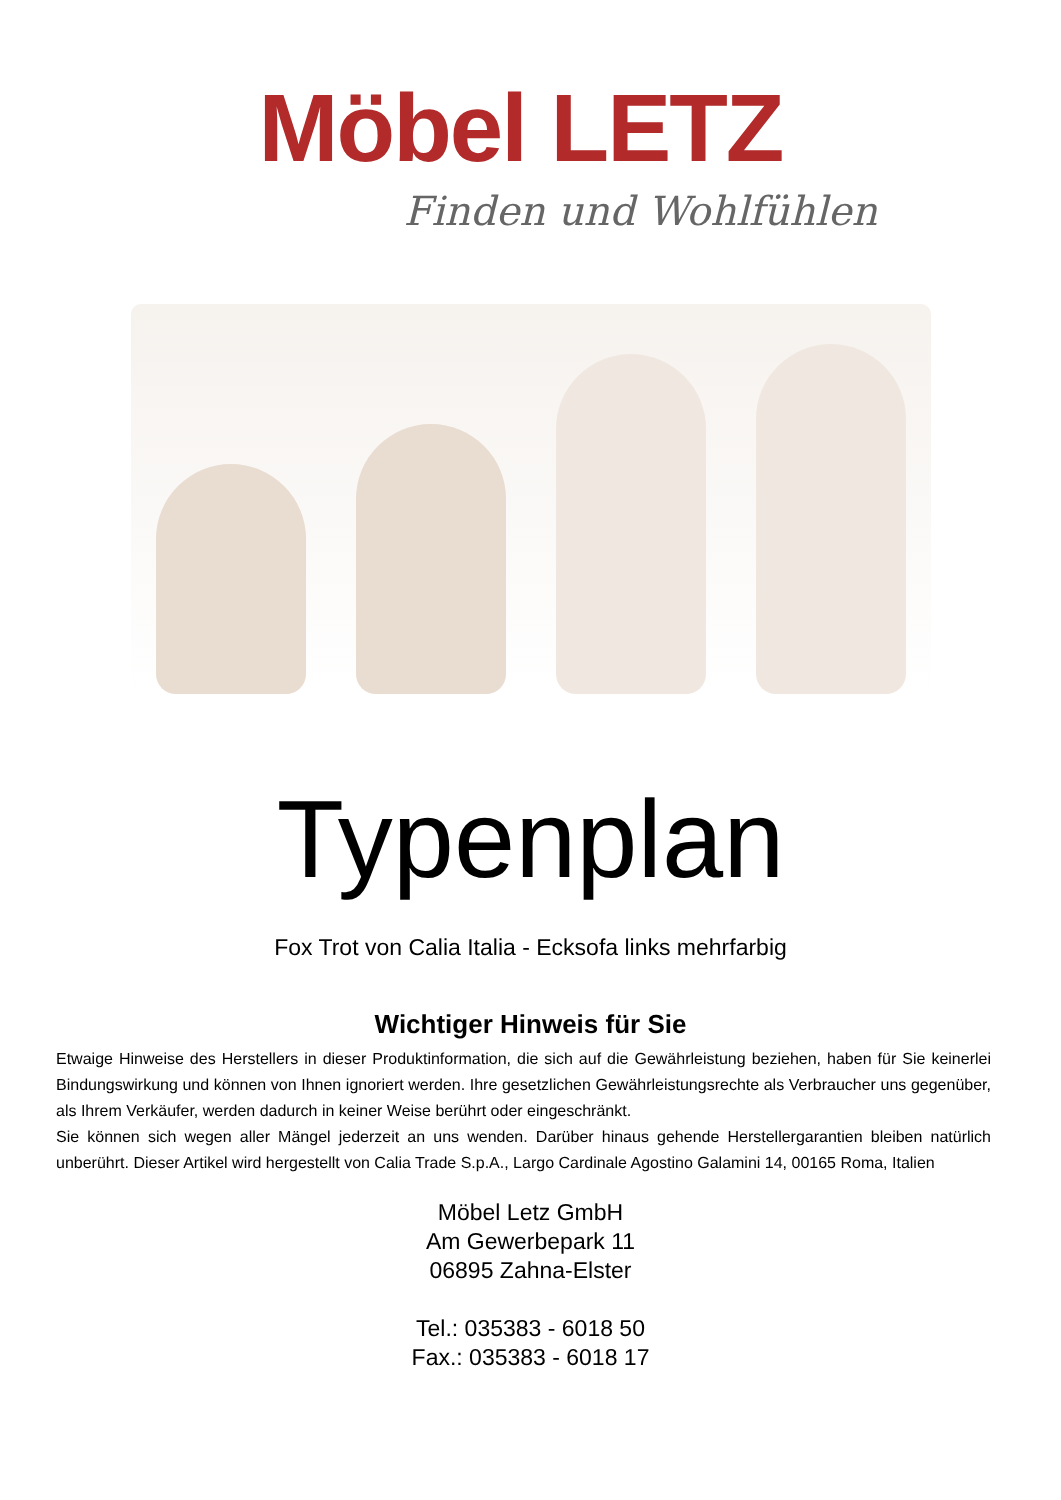Möbel LETZ
Finden und Wohlfühlen
Typenplan
Fox Trot von Calia Italia - Ecksofa links mehrfarbig
Wichtiger Hinweis für Sie
Etwaige Hinweise des Herstellers in dieser Produktinformation, die sich auf die Gewährleistung beziehen, haben für Sie keinerlei Bindungswirkung und können von Ihnen ignoriert werden. Ihre gesetzlichen Gewährleistungsrechte als Verbraucher uns gegenüber, als Ihrem Verkäufer, werden dadurch in keiner Weise berührt oder eingeschränkt.
Sie können sich wegen aller Mängel jederzeit an uns wenden. Darüber hinaus gehende Herstellergarantien bleiben natürlich unberührt. Dieser Artikel wird hergestellt von Calia Trade S.p.A., Largo Cardinale Agostino Galamini 14, 00165 Roma, Italien
Möbel Letz GmbH
Am Gewerbepark 11
06895 Zahna-Elster
Tel.: 035383 - 6018 50
Fax.: 035383 - 6018 17